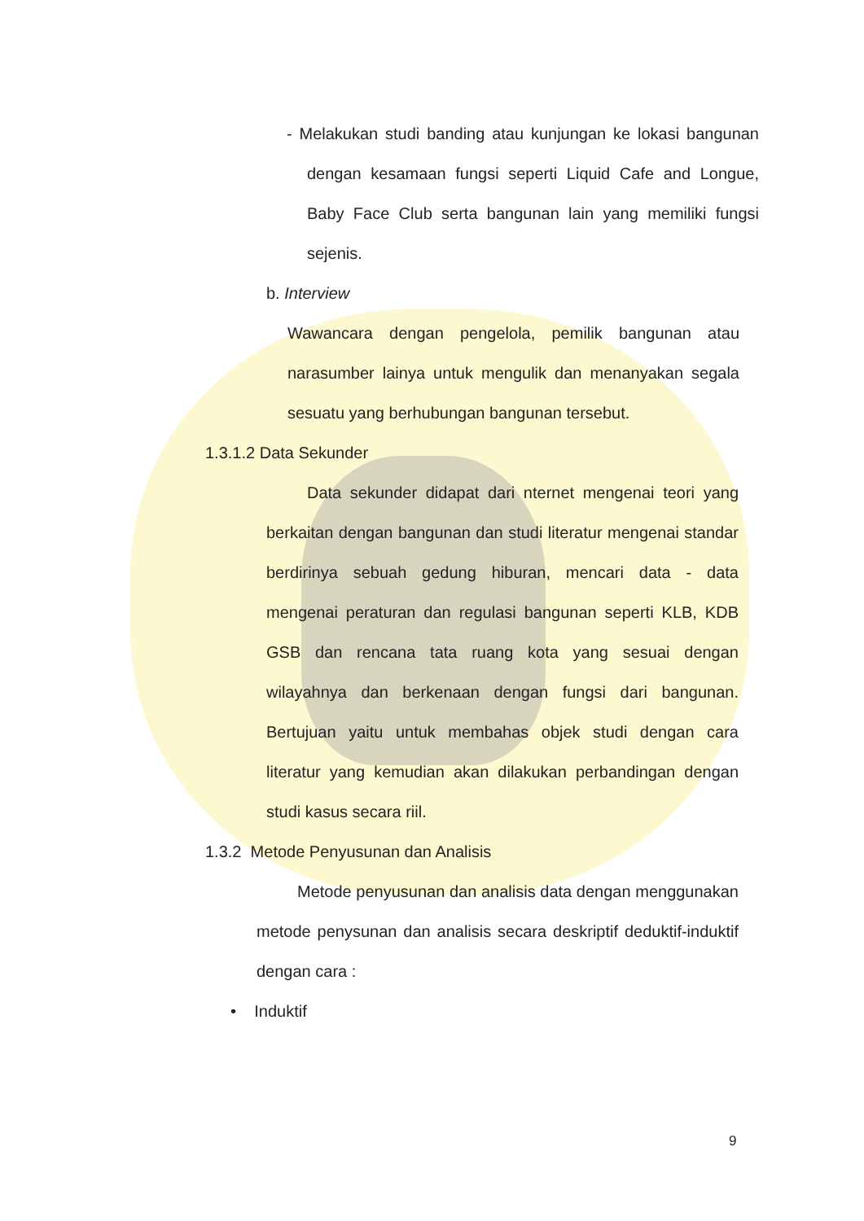- Melakukan studi banding atau kunjungan ke lokasi bangunan dengan kesamaan fungsi seperti Liquid Cafe and Longue, Baby Face Club serta bangunan lain yang memiliki fungsi sejenis.
b. Interview
Wawancara dengan pengelola, pemilik bangunan atau narasumber lainya untuk mengulik dan menanyakan segala sesuatu yang berhubungan bangunan tersebut.
1.3.1.2 Data Sekunder
Data sekunder didapat dari nternet mengenai teori yang berkaitan dengan bangunan dan studi literatur mengenai standar berdirinya sebuah gedung hiburan, mencari data - data mengenai peraturan dan regulasi bangunan seperti KLB, KDB GSB dan rencana tata ruang kota yang sesuai dengan wilayahnya dan berkenaan dengan fungsi dari bangunan. Bertujuan yaitu untuk membahas objek studi dengan cara literatur yang kemudian akan dilakukan perbandingan dengan studi kasus secara riil.
1.3.2 Metode Penyusunan dan Analisis
Metode penyusunan dan analisis data dengan menggunakan metode penysunan dan analisis secara deskriptif deduktif-induktif dengan cara :
• Induktif
9